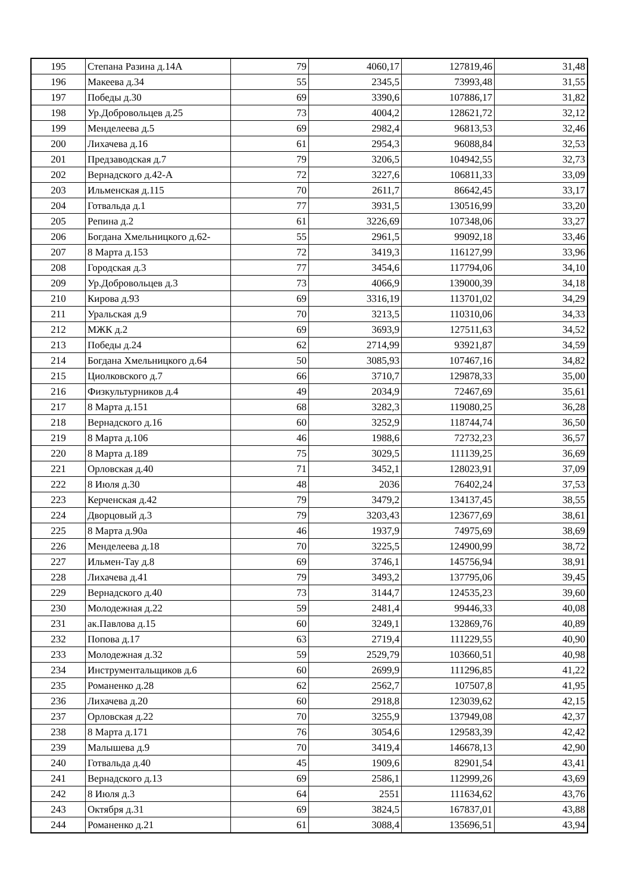| 195 | Степана Разина д.14А | 79 | 4060,17 | 127819,46 | 31,48 |
| 196 | Макеева д.34 | 55 | 2345,5 | 73993,48 | 31,55 |
| 197 | Победы д.30 | 69 | 3390,6 | 107886,17 | 31,82 |
| 198 | Ур.Добровольцев д.25 | 73 | 4004,2 | 128621,72 | 32,12 |
| 199 | Менделеева д.5 | 69 | 2982,4 | 96813,53 | 32,46 |
| 200 | Лихачева д.16 | 61 | 2954,3 | 96088,84 | 32,53 |
| 201 | Предзаводская д.7 | 79 | 3206,5 | 104942,55 | 32,73 |
| 202 | Вернадского д.42-А | 72 | 3227,6 | 106811,33 | 33,09 |
| 203 | Ильменская д.115 | 70 | 2611,7 | 86642,45 | 33,17 |
| 204 | Готвальда д.1 | 77 | 3931,5 | 130516,99 | 33,20 |
| 205 | Репина д.2 | 61 | 3226,69 | 107348,06 | 33,27 |
| 206 | Богдана Хмельницкого д.62- | 55 | 2961,5 | 99092,18 | 33,46 |
| 207 | 8 Марта д.153 | 72 | 3419,3 | 116127,99 | 33,96 |
| 208 | Городская д.3 | 77 | 3454,6 | 117794,06 | 34,10 |
| 209 | Ур.Добровольцев д.3 | 73 | 4066,9 | 139000,39 | 34,18 |
| 210 | Кирова д.93 | 69 | 3316,19 | 113701,02 | 34,29 |
| 211 | Уральская д.9 | 70 | 3213,5 | 110310,06 | 34,33 |
| 212 | МЖК д.2 | 69 | 3693,9 | 127511,63 | 34,52 |
| 213 | Победы д.24 | 62 | 2714,99 | 93921,87 | 34,59 |
| 214 | Богдана Хмельницкого д.64 | 50 | 3085,93 | 107467,16 | 34,82 |
| 215 | Циолковского д.7 | 66 | 3710,7 | 129878,33 | 35,00 |
| 216 | Физкультурников д.4 | 49 | 2034,9 | 72467,69 | 35,61 |
| 217 | 8 Марта д.151 | 68 | 3282,3 | 119080,25 | 36,28 |
| 218 | Вернадского д.16 | 60 | 3252,9 | 118744,74 | 36,50 |
| 219 | 8 Марта д.106 | 46 | 1988,6 | 72732,23 | 36,57 |
| 220 | 8 Марта д.189 | 75 | 3029,5 | 111139,25 | 36,69 |
| 221 | Орловская д.40 | 71 | 3452,1 | 128023,91 | 37,09 |
| 222 | 8 Июля д.30 | 48 | 2036 | 76402,24 | 37,53 |
| 223 | Керченская д.42 | 79 | 3479,2 | 134137,45 | 38,55 |
| 224 | Дворцовый д.3 | 79 | 3203,43 | 123677,69 | 38,61 |
| 225 | 8 Марта д.90а | 46 | 1937,9 | 74975,69 | 38,69 |
| 226 | Менделеева д.18 | 70 | 3225,5 | 124900,99 | 38,72 |
| 227 | Ильмен-Тау д.8 | 69 | 3746,1 | 145756,94 | 38,91 |
| 228 | Лихачева д.41 | 79 | 3493,2 | 137795,06 | 39,45 |
| 229 | Вернадского д.40 | 73 | 3144,7 | 124535,23 | 39,60 |
| 230 | Молодежная д.22 | 59 | 2481,4 | 99446,33 | 40,08 |
| 231 | ак.Павлова д.15 | 60 | 3249,1 | 132869,76 | 40,89 |
| 232 | Попова д.17 | 63 | 2719,4 | 111229,55 | 40,90 |
| 233 | Молодежная д.32 | 59 | 2529,79 | 103660,51 | 40,98 |
| 234 | Инструментальщиков д.6 | 60 | 2699,9 | 111296,85 | 41,22 |
| 235 | Романенко д.28 | 62 | 2562,7 | 107507,8 | 41,95 |
| 236 | Лихачева д.20 | 60 | 2918,8 | 123039,62 | 42,15 |
| 237 | Орловская д.22 | 70 | 3255,9 | 137949,08 | 42,37 |
| 238 | 8 Марта д.171 | 76 | 3054,6 | 129583,39 | 42,42 |
| 239 | Малышева д.9 | 70 | 3419,4 | 146678,13 | 42,90 |
| 240 | Готвальда д.40 | 45 | 1909,6 | 82901,54 | 43,41 |
| 241 | Вернадского д.13 | 69 | 2586,1 | 112999,26 | 43,69 |
| 242 | 8 Июля д.3 | 64 | 2551 | 111634,62 | 43,76 |
| 243 | Октября д.31 | 69 | 3824,5 | 167837,01 | 43,88 |
| 244 | Романенко д.21 | 61 | 3088,4 | 135696,51 | 43,94 |